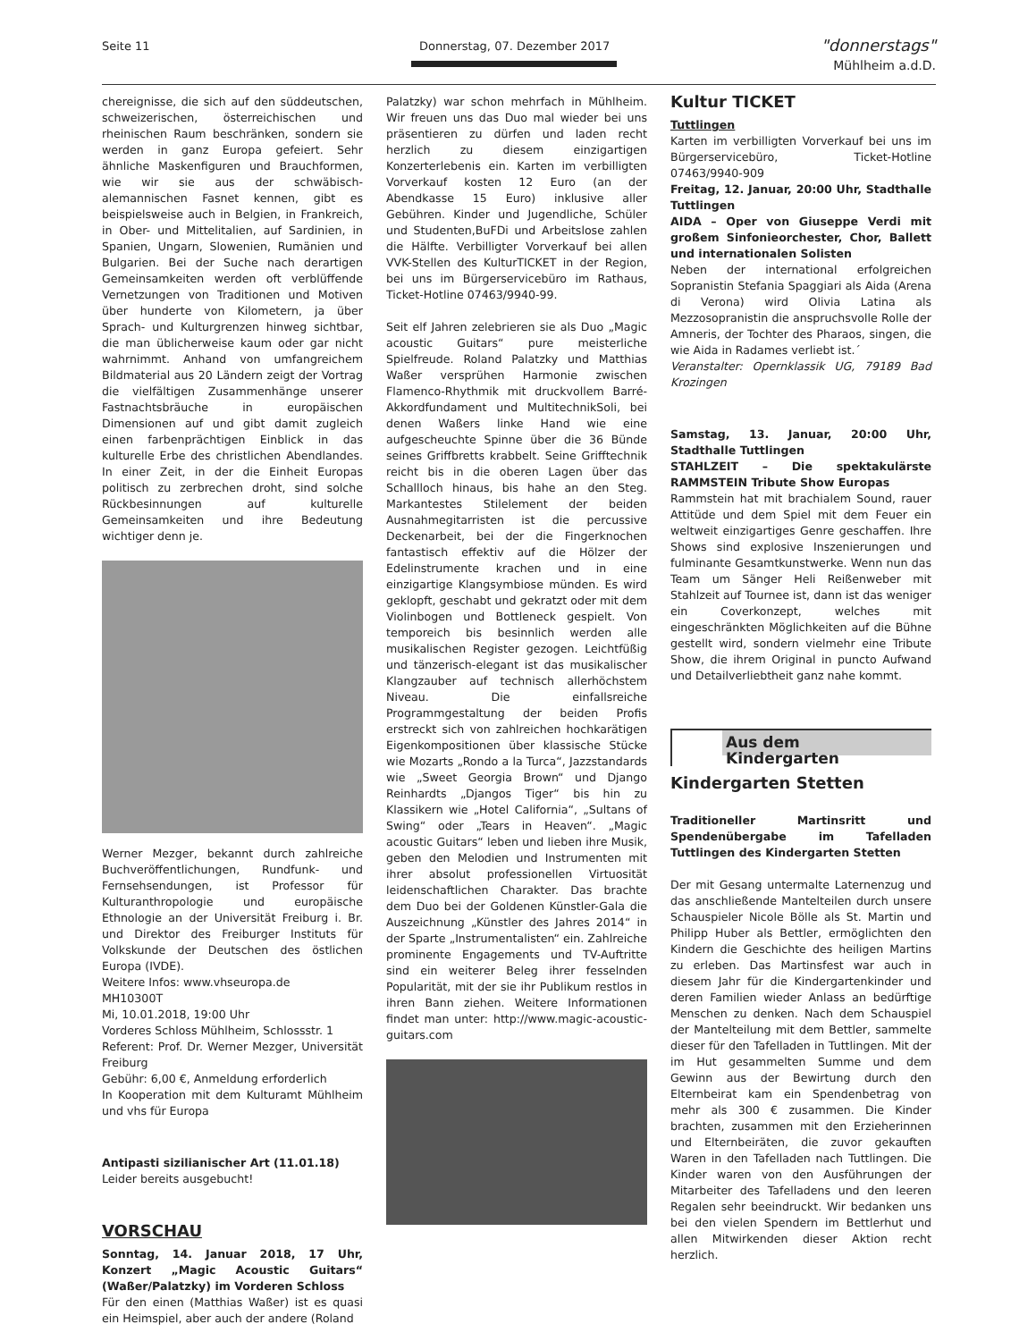Seite 11 Donnerstag, 07. Dezember 2017 "donnerstags"
Mühlheim a.d.D.
chereignisse, die sich auf den süddeutschen, schweizerischen, österreichischen und rheinischen Raum beschränken, sondern sie werden in ganz Europa gefeiert. Sehr ähnliche Maskenfiguren und Brauchformen, wie wir sie aus der schwäbisch-alemannischen Fasnet kennen, gibt es beispielsweise auch in Belgien, in Frankreich, in Ober- und Mittelitalien, auf Sardinien, in Spanien, Ungarn, Slowenien, Rumänien und Bulgarien. Bei der Suche nach derartigen Gemeinsamkeiten werden oft verblüffende Vernetzungen von Traditionen und Motiven über hunderte von Kilometern, ja über Sprach- und Kulturgrenzen hinweg sichtbar, die man üblicherweise kaum oder gar nicht wahrnimmt. Anhand von umfangreichem Bildmaterial aus 20 Ländern zeigt der Vortrag die vielfältigen Zusammenhänge unserer Fastnachtsbräuche in europäischen Dimensionen auf und gibt damit zugleich einen farbenprächtigen Einblick in das kulturelle Erbe des christlichen Abendlandes. In einer Zeit, in der die Einheit Europas politisch zu zerbrechen droht, sind solche Rückbesinnungen auf kulturelle Gemeinsamkeiten und ihre Bedeutung wichtiger denn je.
Werner Mezger, bekannt durch zahlreiche Buchveröffentlichungen, Rundfunk- und Fernsehsendungen, ist Professor für Kulturanthropologie und europäische Ethnologie an der Universität Freiburg i. Br. und Direktor des Freiburger Instituts für Volkskunde der Deutschen des östlichen Europa (IVDE).
Weitere Infos: www.vhseuropa.de
MH10300T
Mi, 10.01.2018, 19:00 Uhr
Vorderes Schloss Mühlheim, Schlossstr. 1
Referent: Prof. Dr. Werner Mezger, Universität Freiburg
Gebühr: 6,00 €, Anmeldung erforderlich
In Kooperation mit dem Kulturamt Mühlheim und vhs für Europa
Antipasti sizilianischer Art (11.01.18)
Leider bereits ausgebucht!
VORSCHAU
Sonntag, 14. Januar 2018, 17 Uhr, Konzert „Magic Acoustic Guitars“ (Waßer/Palatzky) im Vorderen Schloss
Für den einen (Matthias Waßer) ist es quasi ein Heimspiel, aber auch der andere (Roland
Palatzky) war schon mehrfach in Mühlheim. Wir freuen uns das Duo mal wieder bei uns präsentieren zu dürfen und laden recht herzlich zu diesem einzigartigen Konzerterlebenis ein. Karten im verbilligten Vorverkauf kosten 12 Euro (an der Abendkasse 15 Euro) inklusive aller Gebühren. Kinder und Jugendliche, Schüler und Studenten,BuFDi und Arbeitslose zahlen die Hälfte. Verbilligter Vorverkauf bei allen VVK-Stellen des KulturTICKET in der Region, bei uns im Bürgerservicebüro im Rathaus, Ticket-Hotline 07463/9940-99.
Seit elf Jahren zelebrieren sie als Duo „Magic acoustic Guitars“ pure meisterliche Spielfreude. Roland Palatzky und Matthias Waßer versprühen Harmonie zwischen Flamenco-Rhythmik mit druckvollem Barré-Akkordfundament und MultitechnikSoli, bei denen Waßers linke Hand wie eine aufgescheuchte Spinne über die 36 Bünde seines Griffbretts krabbelt. Seine Grifftechnik reicht bis in die oberen Lagen über das Schallloch hinaus, bis hahe an den Steg. Markantestes Stilelement der beiden Ausnahmegitarristen ist die percussive Deckenarbeit, bei der die Fingerknochen fantastisch effektiv auf die Hölzer der Edelinstrumente krachen und in eine einzigartige Klangsymbiose münden. Es wird geklopft, geschabt und gekratzt oder mit dem Violinbogen und Bottleneck gespielt. Von temporeich bis besinnlich werden alle musikalischen Register gezogen. Leichtfüßig und tänzerisch-elegant ist das musikalischer Klangzauber auf technisch allerhöchstem Niveau. Die einfallsreiche Programmgestaltung der beiden Profis erstreckt sich von zahlreichen hochkarätigen Eigenkompositionen über klassische Stücke wie Mozarts „Rondo a la Turca“, Jazzstandards wie „Sweet Georgia Brown“ und Django Reinhardts „Djangos Tiger“ bis hin zu Klassikern wie „Hotel California“, „Sultans of Swing“ oder „Tears in Heaven“. „Magic acoustic Guitars“ leben und lieben ihre Musik, geben den Melodien und Instrumenten mit ihrer absolut professionellen Virtuosität leidenschaftlichen Charakter. Das brachte dem Duo bei der Goldenen Künstler-Gala die Auszeichnung „Künstler des Jahres 2014“ in der Sparte „Instrumentalisten“ ein. Zahlreiche prominente Engagements und TV-Auftritte sind ein weiterer Beleg ihrer fesselnden Popularität, mit der sie ihr Publikum restlos in ihren Bann ziehen. Weitere Informationen findet man unter: http://www.magic-acoustic-guitars.com
Kultur TICKET
Tuttlingen
Karten im verbilligten Vorverkauf bei uns im Bürgerservicebüro, Ticket-Hotline 07463/9940-909
Freitag, 12. Januar, 20:00 Uhr, Stadthalle Tuttlingen
AIDA – Oper von Giuseppe Verdi mit großem Sinfonieorchester, Chor, Ballett und internationalen Solisten
Neben der international erfolgreichen Sopranistin Stefania Spaggiari als Aida (Arena di Verona) wird Olivia Latina als Mezzosopranistin die anspruchsvolle Rolle der Amneris, der Tochter des Pharaos, singen, die wie Aida in Radames verliebt ist.´
Veranstalter: Opernklassik UG, 79189 Bad Krozingen
Samstag, 13. Januar, 20:00 Uhr, Stadthalle Tuttlingen
STAHLZEIT – Die spektakulärste RAMMSTEIN Tribute Show Europas
Rammstein hat mit brachialem Sound, rauer Attitüde und dem Spiel mit dem Feuer ein weltweit einzigartiges Genre geschaffen. Ihre Shows sind explosive Inszenierungen und fulminante Gesamtkunstwerke. Wenn nun das Team um Sänger Heli Reißenweber mit Stahlzeit auf Tournee ist, dann ist das weniger ein Coverkonzept, welches mit eingeschränkten Möglichkeiten auf die Bühne gestellt wird, sondern vielmehr eine Tribute Show, die ihrem Original in puncto Aufwand und Detailverliebtheit ganz nahe kommt.
Aus dem
Kindergarten
Kindergarten Stetten
Traditioneller Martinsritt und Spendenübergabe im Tafelladen Tuttlingen des Kindergarten Stetten
Der mit Gesang untermalte Laternenzug und das anschließende Mantelteilen durch unsere Schauspieler Nicole Bölle als St. Martin und Philipp Huber als Bettler, ermöglichten den Kindern die Geschichte des heiligen Martins zu erleben. Das Martinsfest war auch in diesem Jahr für die Kindergartenkinder und deren Familien wieder Anlass an bedürftige Menschen zu denken. Nach dem Schauspiel der Mantelteilung mit dem Bettler, sammelte dieser für den Tafelladen in Tuttlingen. Mit der im Hut gesammelten Summe und dem Gewinn aus der Bewirtung durch den Elternbeirat kam ein Spendenbetrag von mehr als 300 € zusammen. Die Kinder brachten, zusammen mit den Erzieherinnen und Elternbeiräten, die zuvor gekauften Waren in den Tafelladen nach Tuttlingen. Die Kinder waren von den Ausführungen der Mitarbeiter des Tafelladens und den leeren Regalen sehr beeindruckt. Wir bedanken uns bei den vielen Spendern im Bettlerhut und allen Mitwirkenden dieser Aktion recht herzlich.